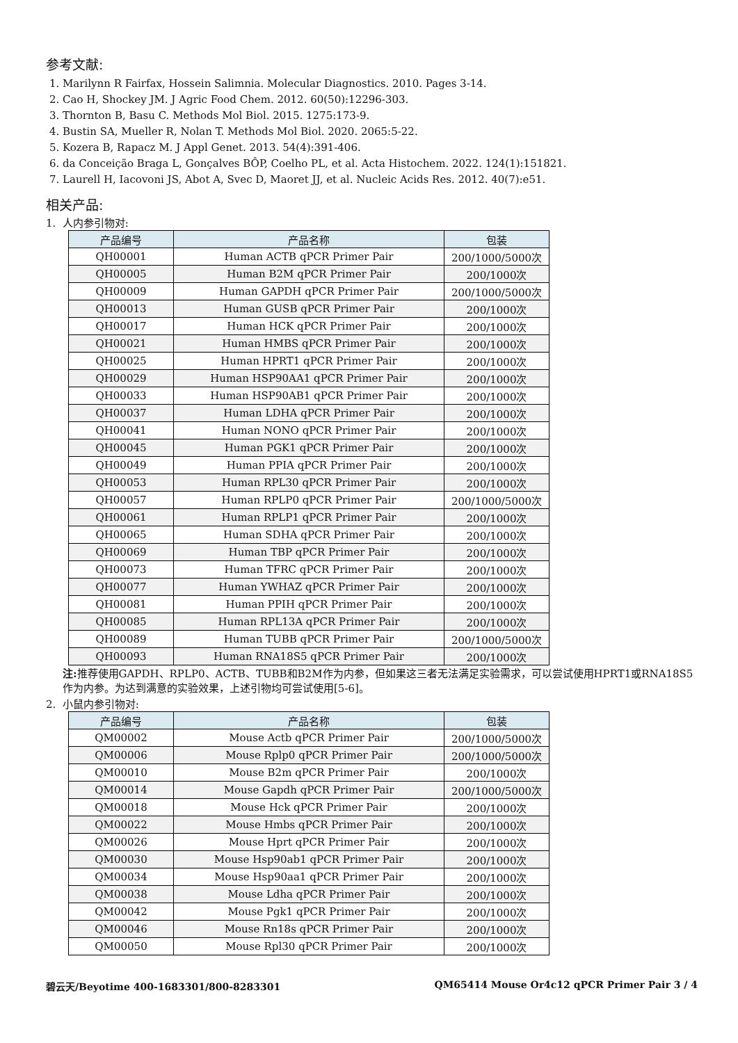参考文献:
1. Marilynn R Fairfax, Hossein Salimnia. Molecular Diagnostics. 2010. Pages 3-14.
2. Cao H, Shockey JM. J Agric Food Chem. 2012. 60(50):12296-303.
3. Thornton B, Basu C. Methods Mol Biol. 2015. 1275:173-9.
4. Bustin SA, Mueller R, Nolan T. Methods Mol Biol. 2020. 2065:5-22.
5. Kozera B, Rapacz M. J Appl Genet. 2013. 54(4):391-406.
6. da Conceição Braga L, Gonçalves BÔP, Coelho PL, et al. Acta Histochem. 2022. 124(1):151821.
7. Laurell H, Iacovoni JS, Abot A, Svec D, Maoret JJ, et al. Nucleic Acids Res. 2012. 40(7):e51.
相关产品:
1. 人内参引物对:
| 产品编号 | 产品名称 | 包装 |
| --- | --- | --- |
| QH00001 | Human ACTB qPCR Primer Pair | 200/1000/5000次 |
| QH00005 | Human B2M qPCR Primer Pair | 200/1000次 |
| QH00009 | Human GAPDH qPCR Primer Pair | 200/1000/5000次 |
| QH00013 | Human GUSB qPCR Primer Pair | 200/1000次 |
| QH00017 | Human HCK qPCR Primer Pair | 200/1000次 |
| QH00021 | Human HMBS qPCR Primer Pair | 200/1000次 |
| QH00025 | Human HPRT1 qPCR Primer Pair | 200/1000次 |
| QH00029 | Human HSP90AA1 qPCR Primer Pair | 200/1000次 |
| QH00033 | Human HSP90AB1 qPCR Primer Pair | 200/1000次 |
| QH00037 | Human LDHA qPCR Primer Pair | 200/1000次 |
| QH00041 | Human NONO qPCR Primer Pair | 200/1000次 |
| QH00045 | Human PGK1 qPCR Primer Pair | 200/1000次 |
| QH00049 | Human PPIA qPCR Primer Pair | 200/1000次 |
| QH00053 | Human RPL30 qPCR Primer Pair | 200/1000次 |
| QH00057 | Human RPLP0 qPCR Primer Pair | 200/1000/5000次 |
| QH00061 | Human RPLP1 qPCR Primer Pair | 200/1000次 |
| QH00065 | Human SDHA qPCR Primer Pair | 200/1000次 |
| QH00069 | Human TBP qPCR Primer Pair | 200/1000次 |
| QH00073 | Human TFRC qPCR Primer Pair | 200/1000次 |
| QH00077 | Human YWHAZ qPCR Primer Pair | 200/1000次 |
| QH00081 | Human PPIH qPCR Primer Pair | 200/1000次 |
| QH00085 | Human RPL13A qPCR Primer Pair | 200/1000次 |
| QH00089 | Human TUBB qPCR Primer Pair | 200/1000/5000次 |
| QH00093 | Human RNA18S5 qPCR Primer Pair | 200/1000次 |
注: 推荐使用GAPDH、RPLP0、ACTB、TUBB和B2M作为内参，但如果这三者无法满足实验需求，可以尝试使用HPRT1或RNA18S5作为内参。为达到满意的实验效果，上述引物均可尝试使用[5-6]。
2. 小鼠内参引物对:
| 产品编号 | 产品名称 | 包装 |
| --- | --- | --- |
| QM00002 | Mouse Actb qPCR Primer Pair | 200/1000/5000次 |
| QM00006 | Mouse Rplp0 qPCR Primer Pair | 200/1000/5000次 |
| QM00010 | Mouse B2m qPCR Primer Pair | 200/1000次 |
| QM00014 | Mouse Gapdh qPCR Primer Pair | 200/1000/5000次 |
| QM00018 | Mouse Hck qPCR Primer Pair | 200/1000次 |
| QM00022 | Mouse Hmbs qPCR Primer Pair | 200/1000次 |
| QM00026 | Mouse Hprt qPCR Primer Pair | 200/1000次 |
| QM00030 | Mouse Hsp90ab1 qPCR Primer Pair | 200/1000次 |
| QM00034 | Mouse Hsp90aa1 qPCR Primer Pair | 200/1000次 |
| QM00038 | Mouse Ldha qPCR Primer Pair | 200/1000次 |
| QM00042 | Mouse Pgk1 qPCR Primer Pair | 200/1000次 |
| QM00046 | Mouse Rn18s qPCR Primer Pair | 200/1000次 |
| QM00050 | Mouse Rpl30 qPCR Primer Pair | 200/1000次 |
碧云天/Beyotime 400-1683301/800-8283301 QM65414 Mouse Or4c12 qPCR Primer Pair 3 / 4